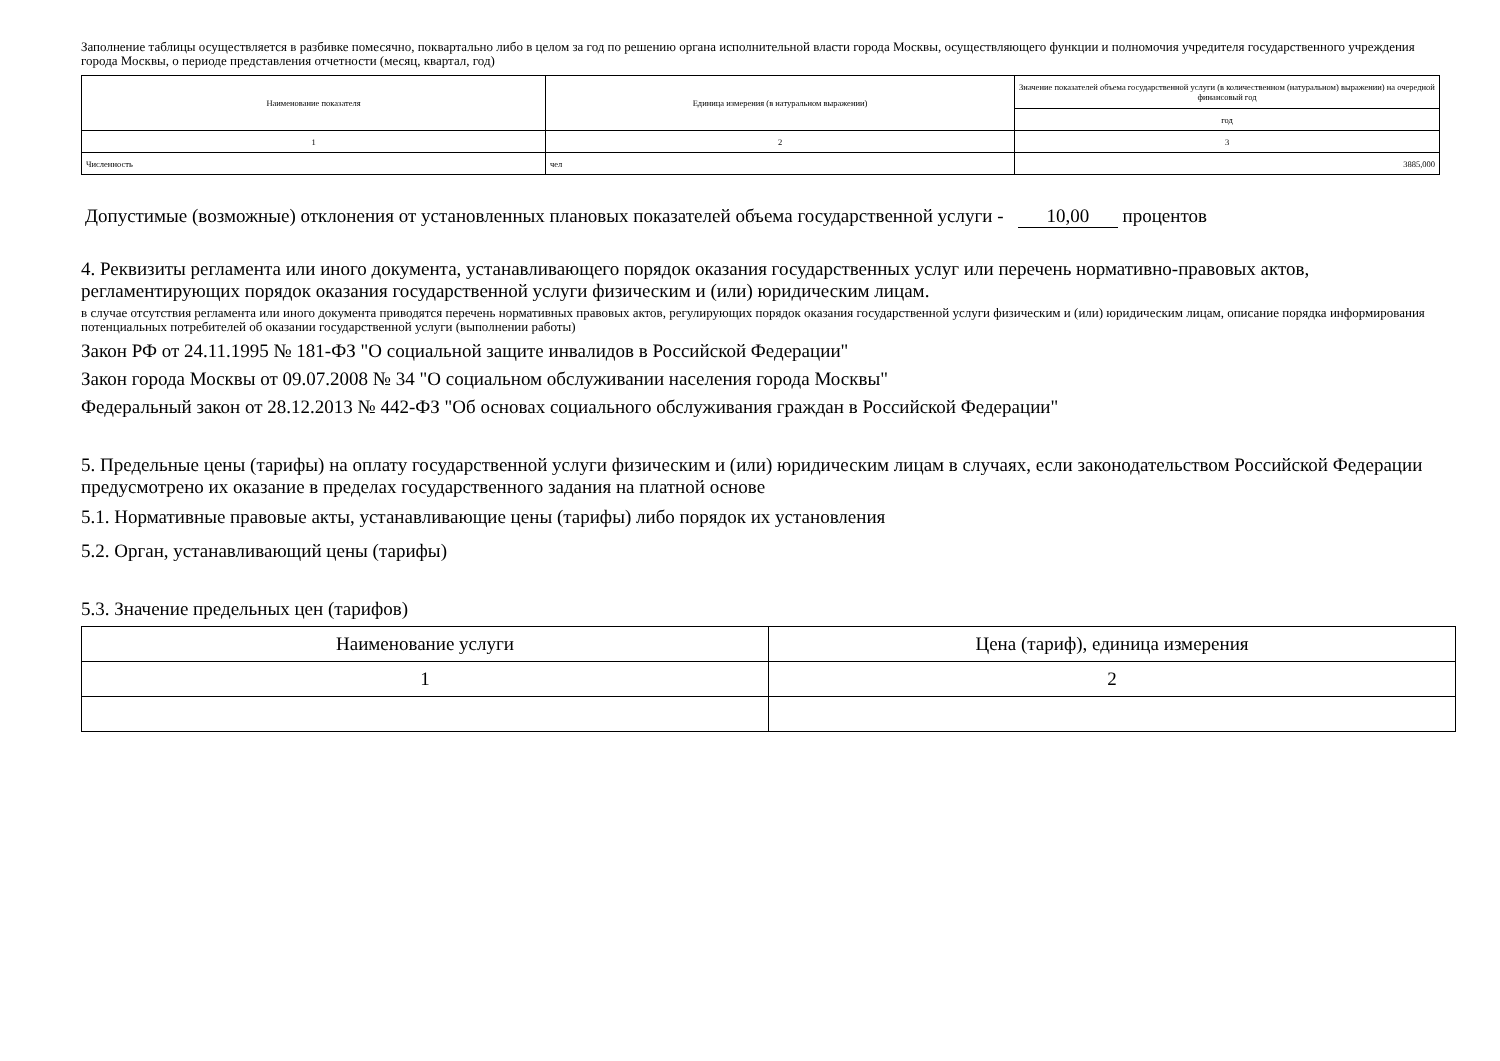Заполнение таблицы осуществляется в разбивке помесячно, поквартально либо в целом за год по решению органа исполнительной власти города Москвы, осуществляющего функции и полномочия учредителя государственного учреждения города Москвы, о периоде представления отчетности (месяц, квартал, год)
| Наименование показателя | Единица измерения (в натуральном выражении) | Значение показателей объема государственной услуги (в количественном (натуральном) выражении) на очередной финансовый год |
| --- | --- | --- |
| | | год |
| 1 | 2 | 3 |
| Численность | чел | 3885,000 |
Допустимые (возможные) отклонения от установленных плановых показателей объема государственной услуги - 10,00 процентов
4. Реквизиты регламента или иного документа, устанавливающего порядок оказания государственных услуг или перечень нормативно-правовых актов, регламентирующих порядок оказания государственной услуги физическим и (или) юридическим лицам.
в случае отсутствия регламента или иного документа приводятся перечень нормативных правовых актов, регулирующих порядок оказания государственной услуги физическим и (или) юридическим лицам, описание порядка информирования потенциальных потребителей об оказании государственной услуги (выполнении работы)
Закон РФ от 24.11.1995 № 181-ФЗ "О социальной защите инвалидов в Российской Федерации"
Закон города Москвы от 09.07.2008 № 34 "О социальном обслуживании населения города Москвы"
Федеральный закон от 28.12.2013 № 442-ФЗ "Об основах социального обслуживания граждан в Российской Федерации"
5. Предельные цены (тарифы) на оплату государственной услуги физическим и (или) юридическим лицам в случаях, если законодательством Российской Федерации предусмотрено их оказание в пределах государственного задания на платной основе
5.1. Нормативные правовые акты, устанавливающие цены (тарифы) либо порядок их установления
5.2. Орган, устанавливающий цены (тарифы)
5.3. Значение предельных цен (тарифов)
| Наименование услуги | Цена (тариф), единица измерения |
| --- | --- |
| 1 | 2 |